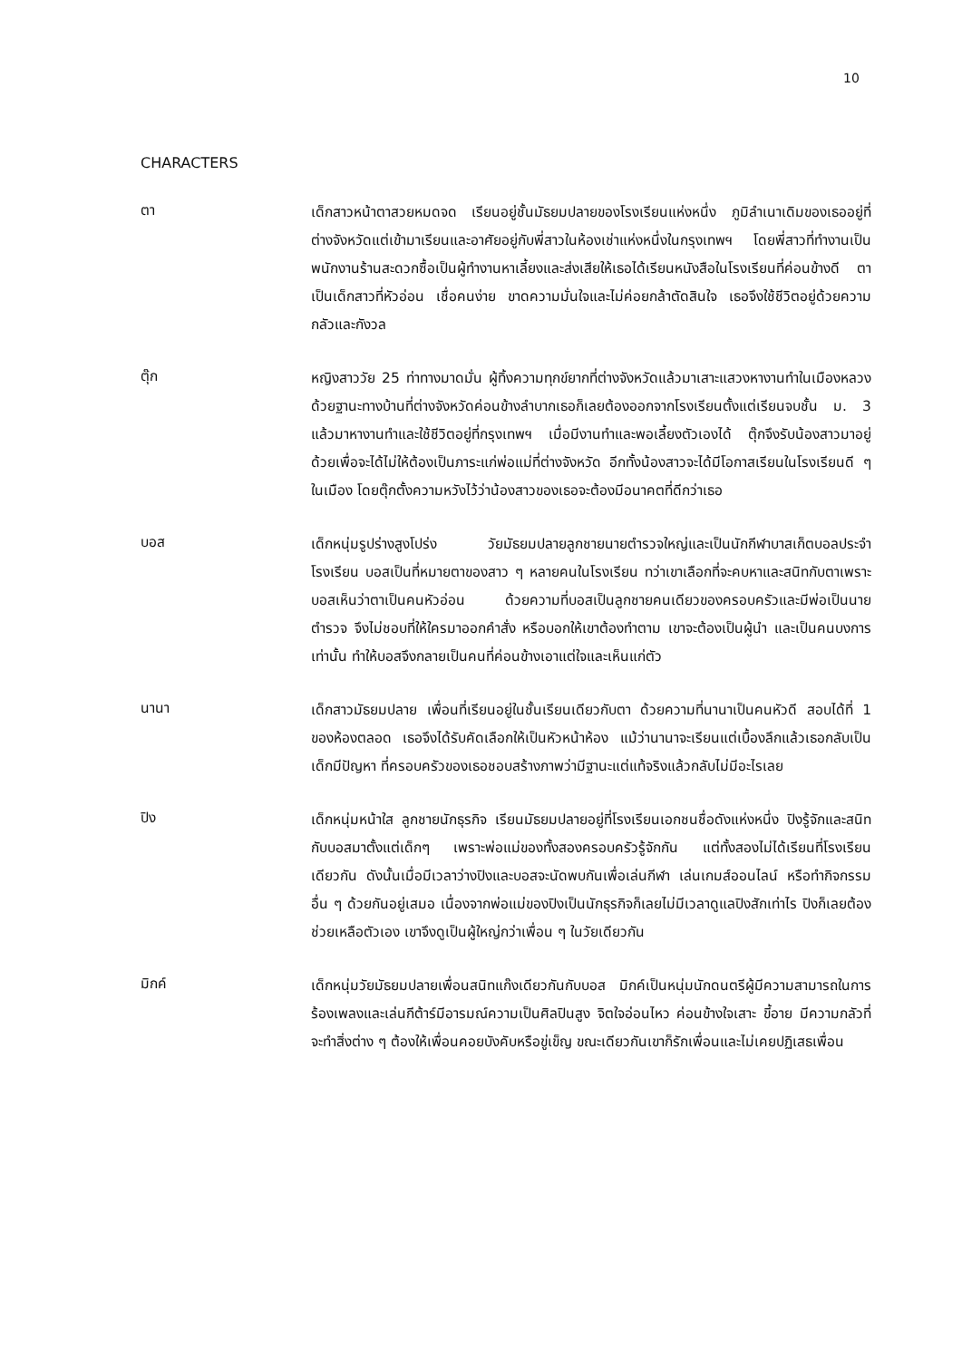10
CHARACTERS
ตา
เด็กสาวหน้าตาสวยหมดจด เรียนอยู่ชั้นมัธยมปลายของโรงเรียนแห่งหนึ่ง ภูมิลำเนาเดิมของเธออยู่ที่ต่างจังหวัดแต่เข้ามาเรียนและอาศัยอยู่กับพี่สาวในห้องเช่าแห่งหนึ่งในกรุงเทพฯ โดยพี่สาวที่ทำงานเป็นพนักงานร้านสะดวกซื้อเป็นผู้ทำงานหาเลี้ยงและส่งเสียให้เธอได้เรียนหนังสือในโรงเรียนที่ค่อนข้างดี ตาเป็นเด็กสาวที่หัวอ่อน เชื่อคนง่าย ขาดความมั่นใจและไม่ค่อยกล้าตัดสินใจ เธอจึงใช้ชีวิตอยู่ด้วยความกลัวและกังวล
ตุ๊ก
หญิงสาววัย 25 ท่าทางมาดมั่น ผู้ทิ้งความทุกข์ยากที่ต่างจังหวัดแล้วมาเสาะแสวงหางานทำในเมืองหลวง ด้วยฐานะทางบ้านที่ต่างจังหวัดค่อนข้างลำบากเธอก็เลยต้องออกจากโรงเรียนตั้งแต่เรียนจบชั้น ม. 3 แล้วมาหางานทำและใช้ชีวิตอยู่ที่กรุงเทพฯ เมื่อมีงานทำและพอเลี้ยงตัวเองได้ ตุ๊กจึงรับน้องสาวมาอยู่ด้วยเพื่อจะได้ไม่ให้ต้องเป็นภาระแก่พ่อแม่ที่ต่างจังหวัด อีกทั้งน้องสาวจะได้มีโอกาสเรียนในโรงเรียนดี ๆ ในเมือง โดยตุ๊กตั้งความหวังไว้ว่าน้องสาวของเธอจะต้องมีอนาคตที่ดีกว่าเธอ
บอส
เด็กหนุ่มรูปร่างสูงโปร่ง วัยมัธยมปลายลูกชายนายตำรวจใหญ่และเป็นนักกีฬาบาสเก็ตบอลประจำโรงเรียน บอสเป็นที่หมายตาของสาว ๆ หลายคนในโรงเรียน ทว่าเขาเลือกที่จะคบหาและสนิทกับตาเพราะบอสเห็นว่าตาเป็นคนหัวอ่อน ด้วยความที่บอสเป็นลูกชายคนเดียวของครอบครัวและมีพ่อเป็นนายตำรวจ จึงไม่ชอบที่ให้ใครมาออกคำสั่ง หรือบอกให้เขาต้องทำตาม เขาจะต้องเป็นผู้นำ และเป็นคนบงการเท่านั้น ทำให้บอสจึงกลายเป็นคนที่ค่อนข้างเอาแต่ใจและเห็นแก่ตัว
นานา
เด็กสาวมัธยมปลาย เพื่อนที่เรียนอยู่ในชั้นเรียนเดียวกับตา ด้วยความที่นานาเป็นคนหัวดี สอบได้ที่ 1 ของห้องตลอด เธอจึงได้รับคัดเลือกให้เป็นหัวหน้าห้อง แม้ว่านานาจะเรียนแต่เบื้องลึกแล้วเธอกลับเป็นเด็กมีปัญหา ที่ครอบครัวของเธอชอบสร้างภาพว่ามีฐานะแต่แท้จริงแล้วกลับไม่มีอะไรเลย
ปิง
เด็กหนุ่มหน้าใส ลูกชายนักธุรกิจ เรียนมัธยมปลายอยู่ที่โรงเรียนเอกชนชื่อดังแห่งหนึ่ง ปิงรู้จักและสนิทกับบอสมาตั้งแต่เด็กๆ เพราะพ่อแม่ของทั้งสองครอบครัวรู้จักกัน แต่ทั้งสองไม่ได้เรียนที่โรงเรียนเดียวกัน ดังนั้นเมื่อมีเวลาว่างปิงและบอสจะนัดพบกันเพื่อเล่นกีฬา เล่นเกมส์ออนไลน์ หรือทำกิจกรรมอื่น ๆ ด้วยกันอยู่เสมอ เนื่องจากพ่อแม่ของปิงเป็นนักธุรกิจก็เลยไม่มีเวลาดูแลปิงสักเท่าไร ปิงก็เลยต้องช่วยเหลือตัวเอง เขาจึงดูเป็นผู้ใหญ่กว่าเพื่อน ๆ ในวัยเดียวกัน
มิกค์
เด็กหนุ่มวัยมัธยมปลายเพื่อนสนิทแก๊งเดียวกันกับบอส มิกค์เป็นหนุ่มนักดนตรีผู้มีความสามารถในการร้องเพลงและเล่นกีต้าร์มีอารมณ์ความเป็นศิลปินสูง จิตใจอ่อนไหว ค่อนข้างใจเสาะ ขี้อาย มีความกลัวที่จะทำสิ่งต่าง ๆ ต้องให้เพื่อนคอยบังคับหรือขู่เข็ญ ขณะเดียวกันเขาก็รักเพื่อนและไม่เคยปฏิเสธเพื่อน